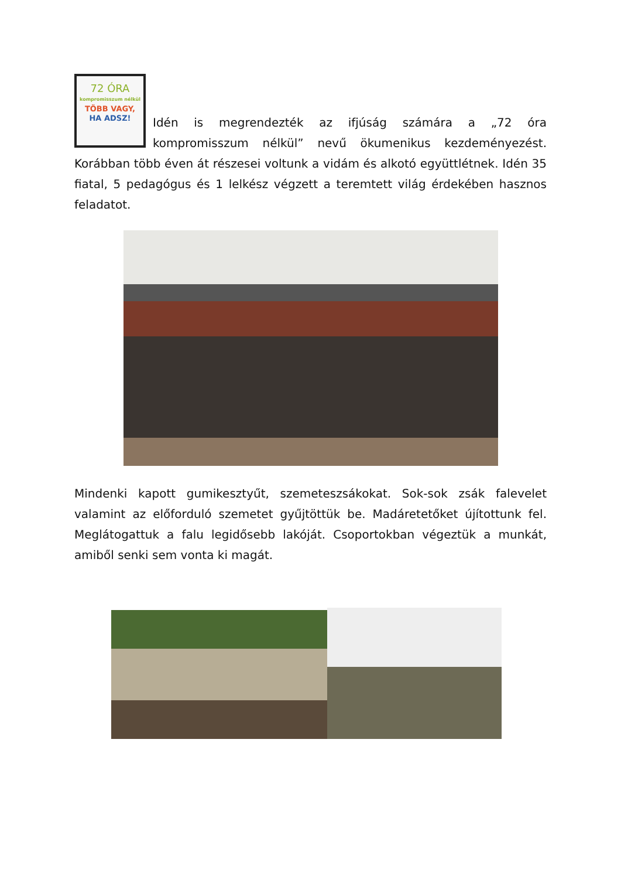72 ÓRA
kompromisszum nélkül
TÖBB VAGY,
HA ADSZ!
Idén is megrendezték az ifjúság számára a „72 óra kompromisszum nélkül” nevű ökumenikus kezdeményezést. Korábban több éven át részesei voltunk a vidám és alkotó együttlétnek. Idén 35 fiatal, 5 pedagógus és 1 lelkész végzett a teremtett világ érdekében hasznos feladatot.
Mindenki kapott gumikesztyűt, szemeteszsákokat. Sok-sok zsák falevelet valamint az előforduló szemetet gyűjtöttük be. Madáretetőket újítottunk fel. Meglátogattuk a falu legidősebb lakóját. Csoportokban végeztük a munkát, amiből senki sem vonta ki magát.